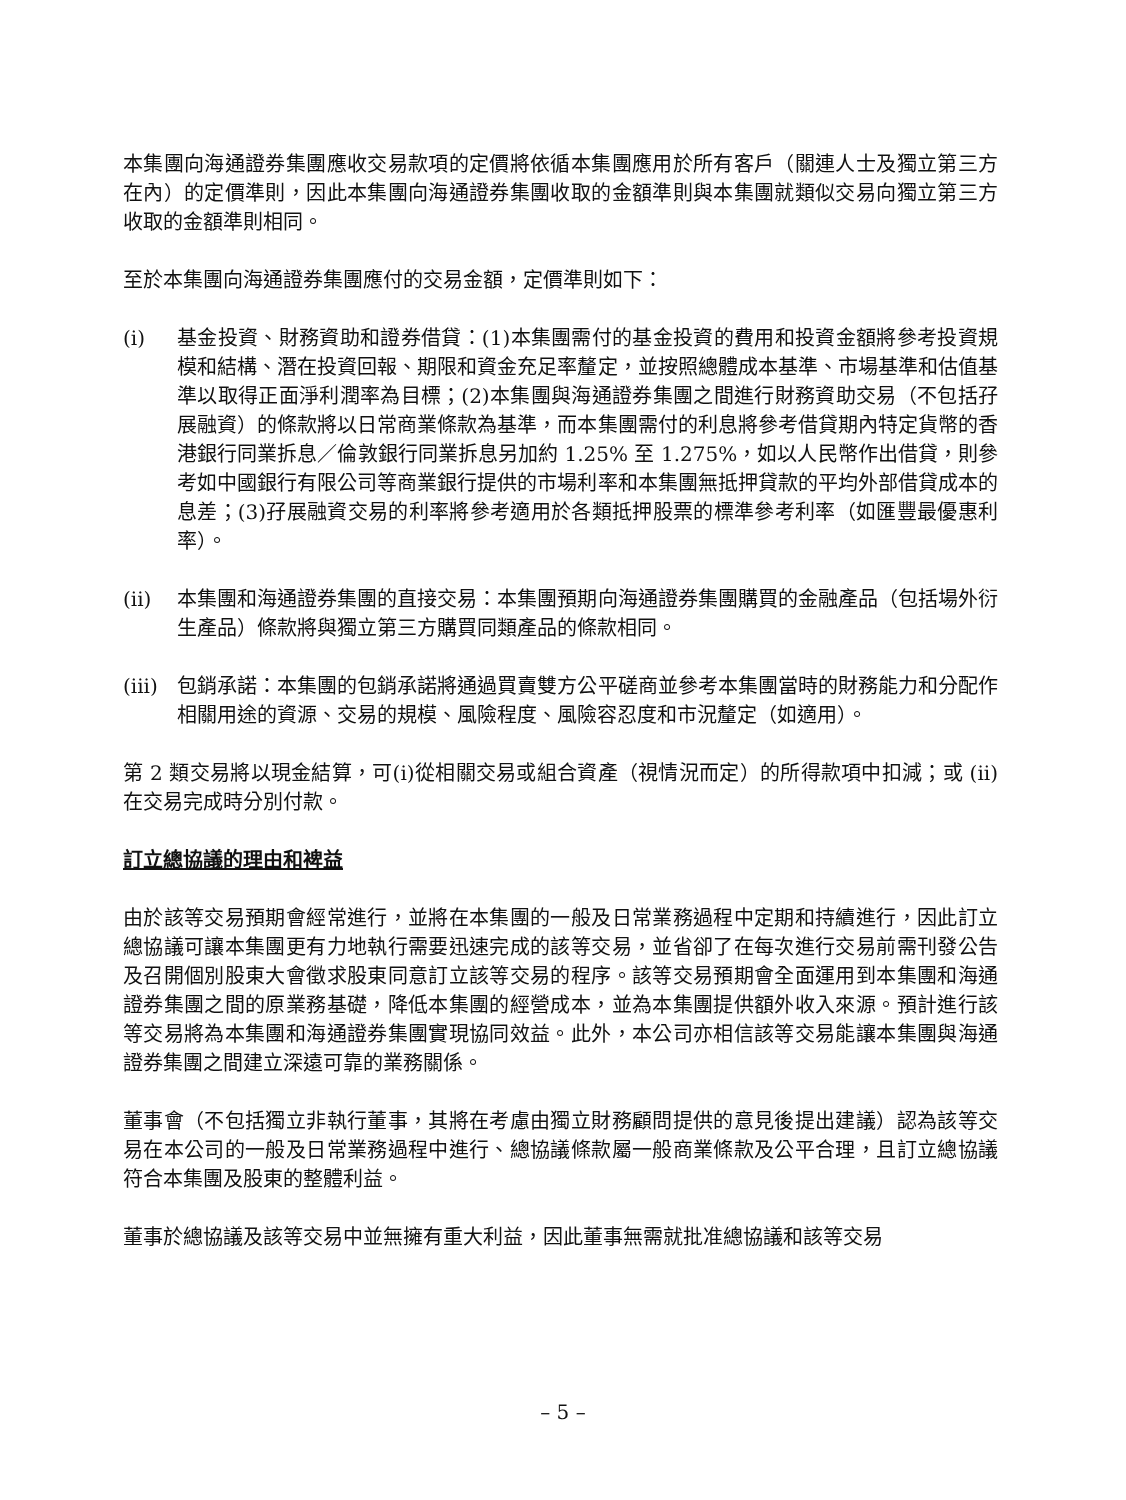本集團向海通證券集團應收交易款項的定價將依循本集團應用於所有客戶（關連人士及獨立第三方在內）的定價準則，因此本集團向海通證券集團收取的金額準則與本集團就類似交易向獨立第三方收取的金額準則相同。
至於本集團向海通證券集團應付的交易金額，定價準則如下：
(i) 基金投資、財務資助和證券借貸：(1)本集團需付的基金投資的費用和投資金額將參考投資規模和結構、潛在投資回報、期限和資金充足率釐定，並按照總體成本基準、市場基準和估值基準以取得正面淨利潤率為目標；(2)本集團與海通證券集團之間進行財務資助交易（不包括孖展融資）的條款將以日常商業條款為基準，而本集團需付的利息將參考借貸期內特定貨幣的香港銀行同業拆息／倫敦銀行同業拆息另加約 1.25% 至 1.275%，如以人民幣作出借貸，則參考如中國銀行有限公司等商業銀行提供的市場利率和本集團無抵押貸款的平均外部借貸成本的息差；(3)孖展融資交易的利率將參考適用於各類抵押股票的標準參考利率（如匯豐最優惠利率）。
(ii) 本集團和海通證券集團的直接交易：本集團預期向海通證券集團購買的金融產品（包括場外衍生產品）條款將與獨立第三方購買同類產品的條款相同。
(iii)
包銷承諾：本集團的包銷承諾將通過買賣雙方公平磋商並參考本集團當時的財務能力和分配作相關用途的資源、交易的規模、風險程度、風險容忍度和市況釐定（如適用）。
第 2 類交易將以現金結算，可(i)從相關交易或組合資產（視情況而定）的所得款項中扣減；或 (ii) 在交易完成時分別付款。
訂立總協議的理由和裨益
由於該等交易預期會經常進行，並將在本集團的一般及日常業務過程中定期和持續進行，因此訂立總協議可讓本集團更有力地執行需要迅速完成的該等交易，並省卻了在每次進行交易前需刊發公告及召開個別股東大會徵求股東同意訂立該等交易的程序。該等交易預期會全面運用到本集團和海通證券集團之間的原業務基礎，降低本集團的經營成本，並為本集團提供額外收入來源。預計進行該等交易將為本集團和海通證券集團實現協同效益。此外，本公司亦相信該等交易能讓本集團與海通證券集團之間建立深遠可靠的業務關係。
董事會（不包括獨立非執行董事，其將在考慮由獨立財務顧問提供的意見後提出建議）認為該等交易在本公司的一般及日常業務過程中進行、總協議條款屬一般商業條款及公平合理，且訂立總協議符合本集團及股東的整體利益。
董事於總協議及該等交易中並無擁有重大利益，因此董事無需就批准總協議和該等交易
– 5 –